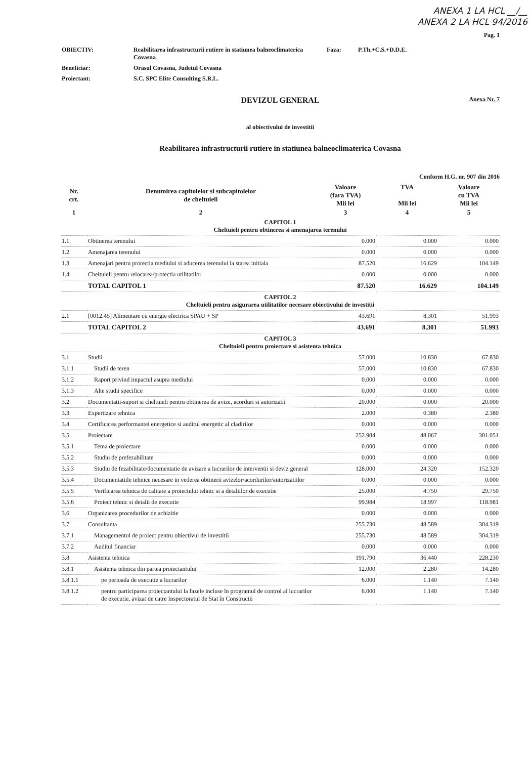ANEXA 1 LA HCL __/__
ANEXA 2 LA HCL 94/2016
Pag. 1
| OBIECTIV: | Reabilitarea infrastructurii rutiere in statiunea balneoclimaterica Covasna | Faza: | P.Th.+C.S.+D.D.E. |
| Beneficiar: | Orasul Covasna, Judetul Covasna | | |
| Proiectant: | S.C. SPC Elite Consulting S.R.L. | | |
DEVIZUL GENERAL
Anexa Nr. 7
al obiectivului de investitii
Reabilitarea infrastructurii rutiere in statiunea balneoclimaterica Covasna
Conform H.G. nr. 907 din 2016
| Nr. crt. | Denumirea capitolelor si subcapitolelor de cheltuieli | Valoare (fara TVA) Mii lei | TVA Mii lei | Valoare cu TVA Mii lei |
| --- | --- | --- | --- | --- |
| 1 | 2 | 3 | 4 | 5 |
| CAPITOL 1 Cheltuieli pentru obtinerea si amenajarea terenului | | | | |
| 1.1 | Obtinerea terenului | 0.000 | 0.000 | 0.000 |
| 1.2 | Amenajarea terenului | 0.000 | 0.000 | 0.000 |
| 1.3 | Amenajari pentru protectia mediului si aducerea terenului la starea initiala | 87.520 | 16.629 | 104.149 |
| 1.4 | Cheltuieli pentru relocarea/protectia utilitatilor | 0.000 | 0.000 | 0.000 |
| | TOTAL CAPITOL 1 | 87.520 | 16.629 | 104.149 |
| CAPITOL 2 Cheltuieli pentru asigurarea utilitatilor necesare obiectivului de investitii | | | | |
| 2.1 | [0012.45] Alimentare cu energie electrica SPAU + SP | 43.691 | 8.301 | 51.993 |
| | TOTAL CAPITOL 2 | 43.691 | 8.301 | 51.993 |
| CAPITOL 3 Cheltuieli pentru proiectare si asistenta tehnica | | | | |
| 3.1 | Studii | 57.000 | 10.830 | 67.830 |
| 3.1.1 | Studii de teren | 57.000 | 10.830 | 67.830 |
| 3.1.2 | Raport privind impactul asupra mediului | 0.000 | 0.000 | 0.000 |
| 3.1.3 | Alte studii specifice | 0.000 | 0.000 | 0.000 |
| 3.2 | Documentatii-suport si cheltuieli pentru obtinerea de avize, acorduri si autorizatii | 20.000 | 0.000 | 20.000 |
| 3.3 | Expertizare tehnica | 2.000 | 0.380 | 2.380 |
| 3.4 | Certificarea performantei energetice si auditul energetic al cladirilor | 0.000 | 0.000 | 0.000 |
| 3.5 | Proiectare | 252.984 | 48.067 | 301.051 |
| 3.5.1 | Tema de proiectare | 0.000 | 0.000 | 0.000 |
| 3.5.2 | Studiu de prefezabilitate | 0.000 | 0.000 | 0.000 |
| 3.5.3 | Studiu de fezabilitate/documentatie de avizare a lucrarilor de interventii si deviz general | 128.000 | 24.320 | 152.320 |
| 3.5.4 | Documentatiile tehnice necesare in vederea obtinerii avizelor/acordurilor/autorizatiilor | 0.000 | 0.000 | 0.000 |
| 3.5.5 | Verificarea tehnica de calitate a proiectului tehnic si a detaliilor de executie | 25.000 | 4.750 | 29.750 |
| 3.5.6 | Proiect tehnic si detalii de executie | 99.984 | 18.997 | 118.981 |
| 3.6 | Organizarea procedurilor de achizitie | 0.000 | 0.000 | 0.000 |
| 3.7 | Consultanta | 255.730 | 48.589 | 304.319 |
| 3.7.1 | Managementul de proiect pentru obiectivul de investitii | 255.730 | 48.589 | 304.319 |
| 3.7.2 | Auditul financiar | 0.000 | 0.000 | 0.000 |
| 3.8 | Asistenta tehnica | 191.790 | 36.440 | 228.230 |
| 3.8.1 | Asistenta tehnica din partea proiectantului | 12.000 | 2.280 | 14.280 |
| 3.8.1.1 | pe perioada de executie a lucrarilor | 6.000 | 1.140 | 7.140 |
| 3.8.1.2 | pentru participarea proiectantului la fazele incluse în programul de control al lucrarilor de executie, avizat de catre Inspectoratul de Stat în Constructii | 6.000 | 1.140 | 7.140 |